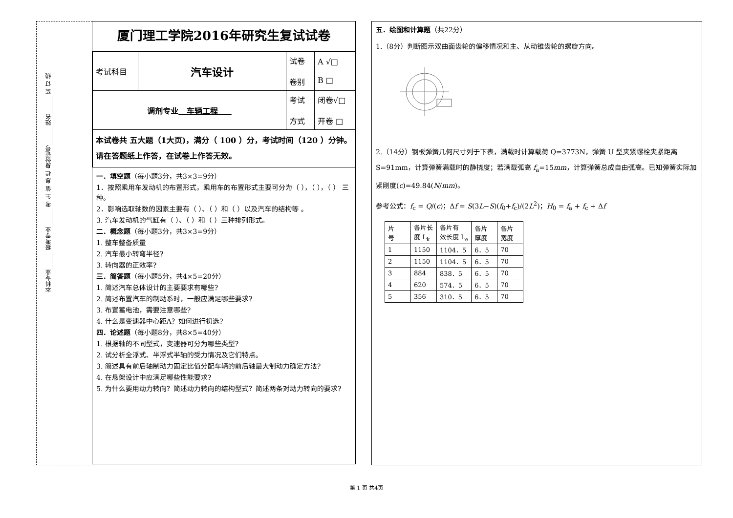本科专业______ 报考专业______ 考 生 信 息 栏 身份证号______ 姓名______ 装 订 线
厦门理工学院2016年研究生复试试卷
| 考试科目 | 汽车设计 | 试卷 卷别 | A √□ B □ |
| 调剂专业 车辆工程 | | 考试 方式 | 闭卷√□ 开卷 □ |
| 本试卷共 五大题（1大页)，满分（ 100 ）分，考试时间（120 ）分钟。 请在答题纸上作答，在试卷上作答无效。 | | | |
一．填空题（每小题3分，共3×3=9分）
1．按照乘用车发动机的布置形式，乘用车的布置形式主要可分为（ ），（ ），（ ） 三种。
2．影响选取轴数的因素主要有（ ）、（ ）和（ ）以及汽车的结构等 。
3. 汽车发动机的气缸有（ ）、（ ）和（ ）三种排列形式。
二．概念题（每小题3分，共3×3=9分）
1. 整车整备质量
2. 汽车最小转弯半径?
3. 转向器的正效率?
三．简答题（每小题5分，共4×5=20分）
1. 简述汽车总体设计的主要要求有哪些?
2. 简述布置汽车的制动系时，一般应满足哪些要求?
3. 布置蓄电池，需要注意哪些?
4. 什么是变速器中心距A？如何进行初选?
四．论述题（每小题8分，共8×5=40分）
1. 根据轴的不同型式，变速器可分为哪些类型?
2. 试分析全浮式、半浮式半轴的受力情况及它们特点。
3. 简述具有前后轴制动力固定比值分配车辆的前后轴最大制动力确定方法?
4. 在悬架设计中应满足哪些性能要求?
5. 为什么要用动力转向？简述动力转向的结构型式？简述两条对动力转向的要求?
五．绘图和计算题（共22分）
1.（8分）判断图示双曲面齿轮的偏移情况和主、从动锥齿轮的螺旋方向。
2.（14分）钢板弹簧几何尺寸列于下表，满载时计算载荷 Q=3773N，弹簧 U 型夹紧螺栓夹紧距离 S=91mm，计算弹簧满载时的静挠度；若满载弧高 f<sub>a</sub>=15mm，计算弹簧总成自由弧高。已知弹簧实际加紧刚度(c)=49.84(N/mm)。
参考公式：f<sub>c</sub> = Q/(c)；Δf = S(3L−S)(f<sub>0</sub>+f<sub>c</sub>)/(2L<sup>2</sup>)；H<sub>0</sub> = f<sub>a</sub> + f<sub>c</sub> + Δf
| 片 号 | 各片长 度 L<sub>k</sub> | 各片有 效长度 L<sub>e</sub> | 各片 厚度 | 各片 宽度 |
| --- | --- | --- | --- | --- |
| 1 | 1150 | 1104．5 | 6．5 | 70 |
| 2 | 1150 | 1104．5 | 6．5 | 70 |
| 3 | 884 | 838．5 | 6．5 | 70 |
| 4 | 620 | 574．5 | 6．5 | 70 |
| 5 | 356 | 310．5 | 6．5 | 70 |
第 1 页 共4页